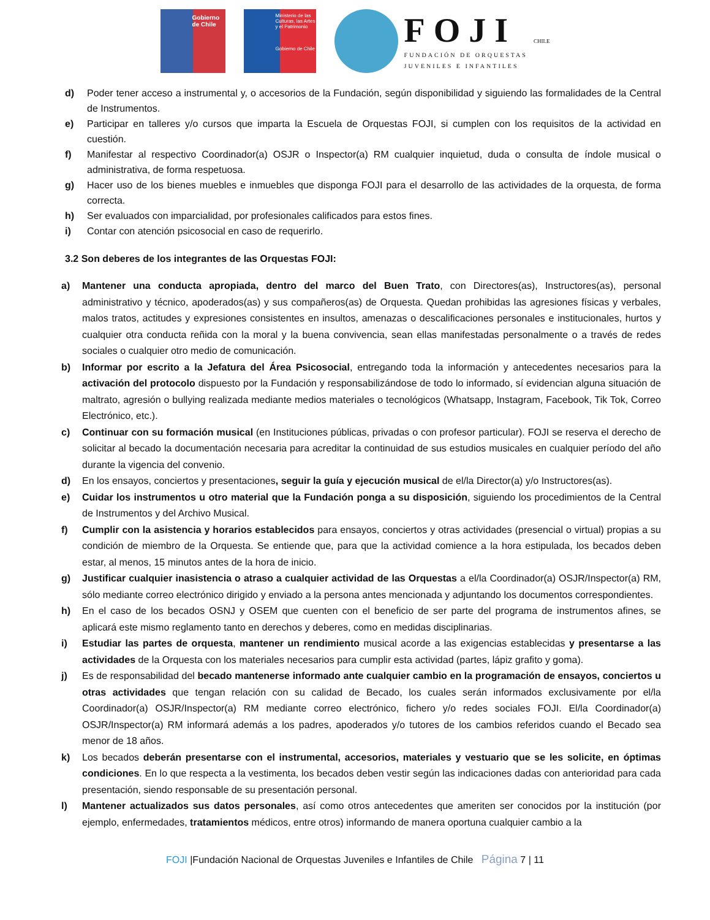Gobierno de Chile
Ministerio de las Culturas, las Artes y el Patrimonio
Gobierno de Chile
FOJI
FUNDACIÓN DE ORQUESTAS
JUVENILES E INFANTILES
CHILE
d) Poder tener acceso a instrumental y, o accesorios de la Fundación, según disponibilidad y siguiendo las formalidades de la Central de Instrumentos.
e) Participar en talleres y/o cursos que imparta la Escuela de Orquestas FOJI, si cumplen con los requisitos de la actividad en cuestión.
f) Manifestar al respectivo Coordinador(a) OSJR o Inspector(a) RM cualquier inquietud, duda o consulta de índole musical o administrativa, de forma respetuosa.
g) Hacer uso de los bienes muebles e inmuebles que disponga FOJI para el desarrollo de las actividades de la orquesta, de forma correcta.
h) Ser evaluados con imparcialidad, por profesionales calificados para estos fines.
i) Contar con atención psicosocial en caso de requerirlo.
3.2 Son deberes de los integrantes de las Orquestas FOJI:
a) Mantener una conducta apropiada, dentro del marco del Buen Trato, con Directores(as), Instructores(as), personal administrativo y técnico, apoderados(as) y sus compañeros(as) de Orquesta. Quedan prohibidas las agresiones físicas y verbales, malos tratos, actitudes y expresiones consistentes en insultos, amenazas o descalificaciones personales e institucionales, hurtos y cualquier otra conducta reñida con la moral y la buena convivencia, sean ellas manifestadas personalmente o a través de redes sociales o cualquier otro medio de comunicación.
b) Informar por escrito a la Jefatura del Área Psicosocial, entregando toda la información y antecedentes necesarios para la activación del protocolo dispuesto por la Fundación y responsabilizándose de todo lo informado, sí evidencian alguna situación de maltrato, agresión o bullying realizada mediante medios materiales o tecnológicos (Whatsapp, Instagram, Facebook, Tik Tok, Correo Electrónico, etc.).
c) Continuar con su formación musical (en Instituciones públicas, privadas o con profesor particular). FOJI se reserva el derecho de solicitar al becado la documentación necesaria para acreditar la continuidad de sus estudios musicales en cualquier período del año durante la vigencia del convenio.
d) En los ensayos, conciertos y presentaciones, seguir la guía y ejecución musical de el/la Director(a) y/o Instructores(as).
e) Cuidar los instrumentos u otro material que la Fundación ponga a su disposición, siguiendo los procedimientos de la Central de Instrumentos y del Archivo Musical.
f) Cumplir con la asistencia y horarios establecidos para ensayos, conciertos y otras actividades (presencial o virtual) propias a su condición de miembro de la Orquesta. Se entiende que, para que la actividad comience a la hora estipulada, los becados deben estar, al menos, 15 minutos antes de la hora de inicio.
g) Justificar cualquier inasistencia o atraso a cualquier actividad de las Orquestas a el/la Coordinador(a) OSJR/Inspector(a) RM, sólo mediante correo electrónico dirigido y enviado a la persona antes mencionada y adjuntando los documentos correspondientes.
h) En el caso de los becados OSNJ y OSEM que cuenten con el beneficio de ser parte del programa de instrumentos afines, se aplicará este mismo reglamento tanto en derechos y deberes, como en medidas disciplinarias.
i) Estudiar las partes de orquesta, mantener un rendimiento musical acorde a las exigencias establecidas y presentarse a las actividades de la Orquesta con los materiales necesarios para cumplir esta actividad (partes, lápiz grafito y goma).
j) Es de responsabilidad del becado mantenerse informado ante cualquier cambio en la programación de ensayos, conciertos u otras actividades que tengan relación con su calidad de Becado, los cuales serán informados exclusivamente por el/la Coordinador(a) OSJR/Inspector(a) RM mediante correo electrónico, fichero y/o redes sociales FOJI. El/la Coordinador(a) OSJR/Inspector(a) RM informará además a los padres, apoderados y/o tutores de los cambios referidos cuando el Becado sea menor de 18 años.
k) Los becados deberán presentarse con el instrumental, accesorios, materiales y vestuario que se les solicite, en óptimas condiciones. En lo que respecta a la vestimenta, los becados deben vestir según las indicaciones dadas con anterioridad para cada presentación, siendo responsable de su presentación personal.
l) Mantener actualizados sus datos personales, así como otros antecedentes que ameriten ser conocidos por la institución (por ejemplo, enfermedades, tratamientos médicos, entre otros) informando de manera oportuna cualquier cambio a la
FOJI |Fundación Nacional de Orquestas Juveniles e Infantiles de Chile Página 7 | 11